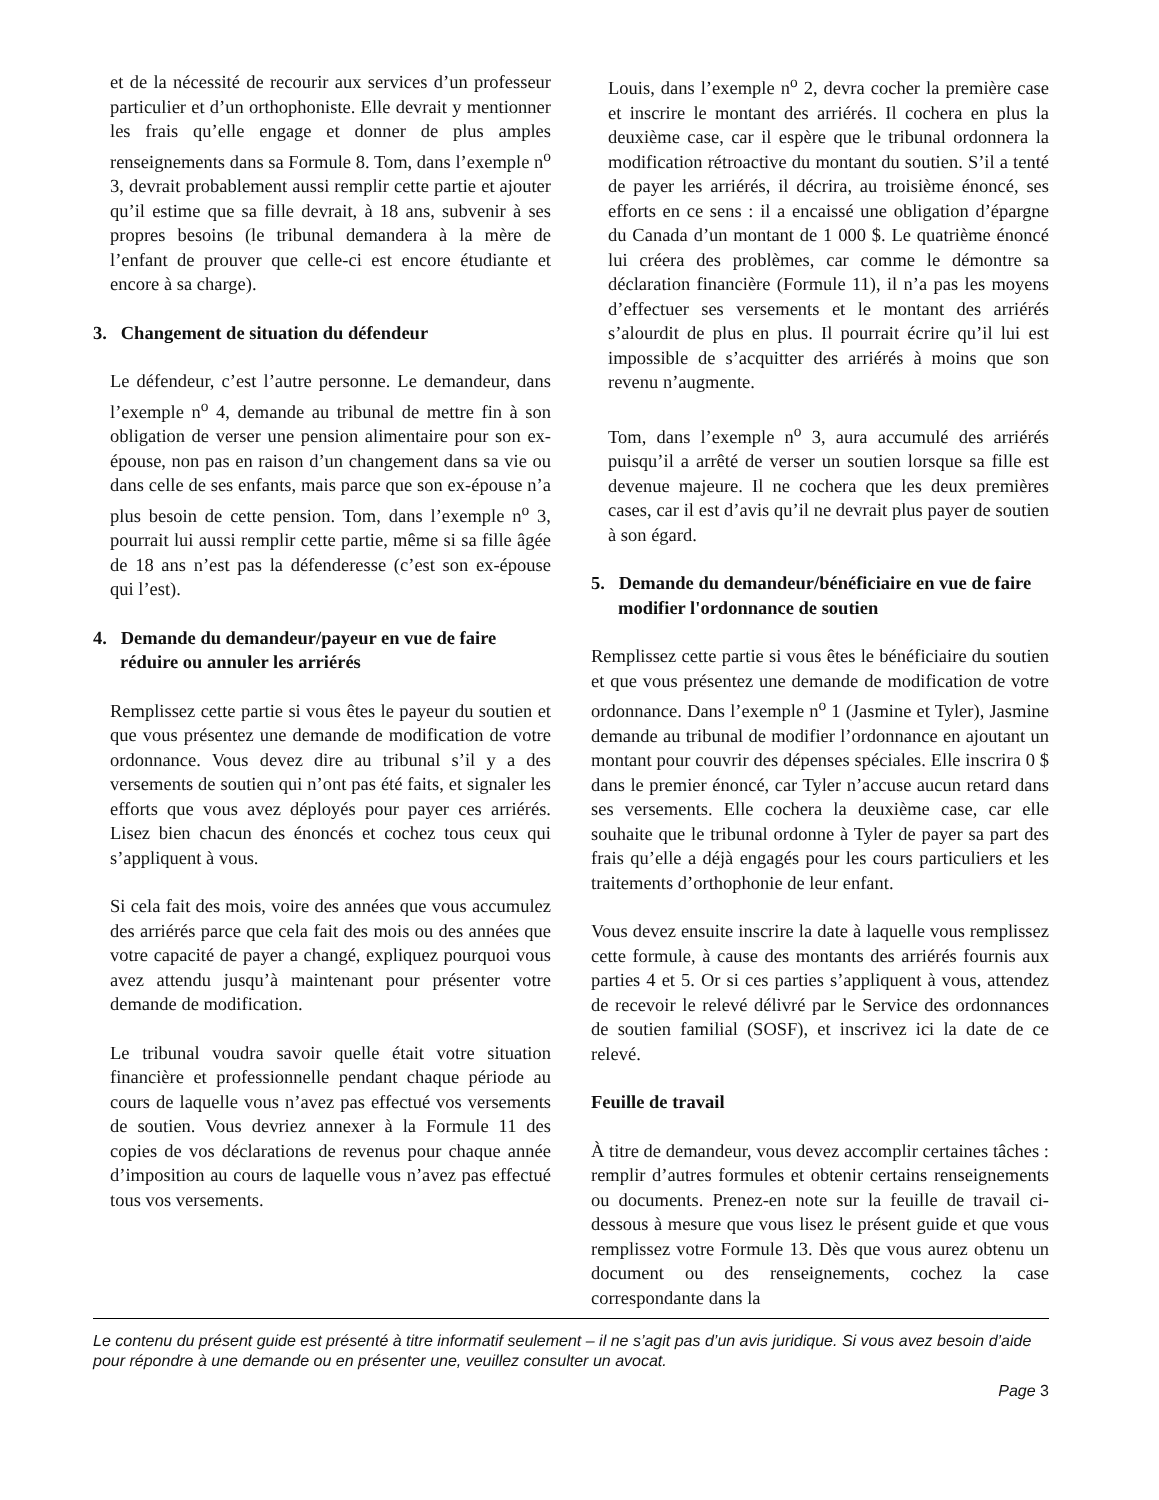et de la nécessité de recourir aux services d’un professeur particulier et d’un orthophoniste. Elle devrait y mentionner les frais qu’elle engage et donner de plus amples renseignements dans sa Formule 8. Tom, dans l’exemple n<sup>o</sup> 3, devrait probablement aussi remplir cette partie et ajouter qu’il estime que sa fille devrait, à 18 ans, subvenir à ses propres besoins (le tribunal demandera à la mère de l’enfant de prouver que celle-ci est encore étudiante et encore à sa charge).
3. Changement de situation du défendeur
Le défendeur, c’est l’autre personne. Le demandeur, dans l’exemple n<sup>o</sup> 4, demande au tribunal de mettre fin à son obligation de verser une pension alimentaire pour son ex-épouse, non pas en raison d’un changement dans sa vie ou dans celle de ses enfants, mais parce que son ex-épouse n’a plus besoin de cette pension. Tom, dans l’exemple n<sup>o</sup> 3, pourrait lui aussi remplir cette partie, même si sa fille âgée de 18 ans n’est pas la défenderesse (c’est son ex-épouse qui l’est).
4. Demande du demandeur/payeur en vue de faire réduire ou annuler les arriérés
Remplissez cette partie si vous êtes le payeur du soutien et que vous présentez une demande de modification de votre ordonnance. Vous devez dire au tribunal s’il y a des versements de soutien qui n’ont pas été faits, et signaler les efforts que vous avez déployés pour payer ces arriérés. Lisez bien chacun des énoncés et cochez tous ceux qui s’appliquent à vous.
Si cela fait des mois, voire des années que vous accumulez des arriérés parce que cela fait des mois ou des années que votre capacité de payer a changé, expliquez pourquoi vous avez attendu jusqu’à maintenant pour présenter votre demande de modification.
Le tribunal voudra savoir quelle était votre situation financière et professionnelle pendant chaque période au cours de laquelle vous n’avez pas effectué vos versements de soutien. Vous devriez annexer à la Formule 11 des copies de vos déclarations de revenus pour chaque année d’imposition au cours de laquelle vous n’avez pas effectué tous vos versements.
Louis, dans l’exemple n<sup>o</sup> 2, devra cocher la première case et inscrire le montant des arriérés. Il cochera en plus la deuxième case, car il espère que le tribunal ordonnera la modification rétroactive du montant du soutien. S’il a tenté de payer les arriérés, il décrira, au troisième énoncé, ses efforts en ce sens : il a encaissé une obligation d’épargne du Canada d’un montant de 1 000 $. Le quatrième énoncé lui créera des problèmes, car comme le démontre sa déclaration financière (Formule 11), il n’a pas les moyens d’effectuer ses versements et le montant des arriérés s’alourdit de plus en plus. Il pourrait écrire qu’il lui est impossible de s’acquitter des arriérés à moins que son revenu n’augmente.
Tom, dans l’exemple n<sup>o</sup> 3, aura accumulé des arriérés puisqu’il a arrêté de verser un soutien lorsque sa fille est devenue majeure. Il ne cochera que les deux premières cases, car il est d’avis qu’il ne devrait plus payer de soutien à son égard.
5. Demande du demandeur/bénéficiaire en vue de faire modifier l'ordonnance de soutien
Remplissez cette partie si vous êtes le bénéficiaire du soutien et que vous présentez une demande de modification de votre ordonnance. Dans l’exemple n<sup>o</sup> 1 (Jasmine et Tyler), Jasmine demande au tribunal de modifier l’ordonnance en ajoutant un montant pour couvrir des dépenses spéciales. Elle inscrira 0 $ dans le premier énoncé, car Tyler n’accuse aucun retard dans ses versements. Elle cochera la deuxième case, car elle souhaite que le tribunal ordonne à Tyler de payer sa part des frais qu’elle a déjà engagés pour les cours particuliers et les traitements d’orthophonie de leur enfant.
Vous devez ensuite inscrire la date à laquelle vous remplissez cette formule, à cause des montants des arriérés fournis aux parties 4 et 5. Or si ces parties s’appliquent à vous, attendez de recevoir le relevé délivré par le Service des ordonnances de soutien familial (SOSF), et inscrivez ici la date de ce relevé.
Feuille de travail
À titre de demandeur, vous devez accomplir certaines tâches : remplir d’autres formules et obtenir certains renseignements ou documents. Prenez-en note sur la feuille de travail ci-dessous à mesure que vous lisez le présent guide et que vous remplissez votre Formule 13. Dès que vous aurez obtenu un document ou des renseignements, cochez la case correspondante dans la
Le contenu du présent guide est présenté à titre informatif seulement – il ne s’agit pas d’un avis juridique. Si vous avez besoin d’aide pour répondre à une demande ou en présenter une, veuillez consulter un avocat.
Page 3